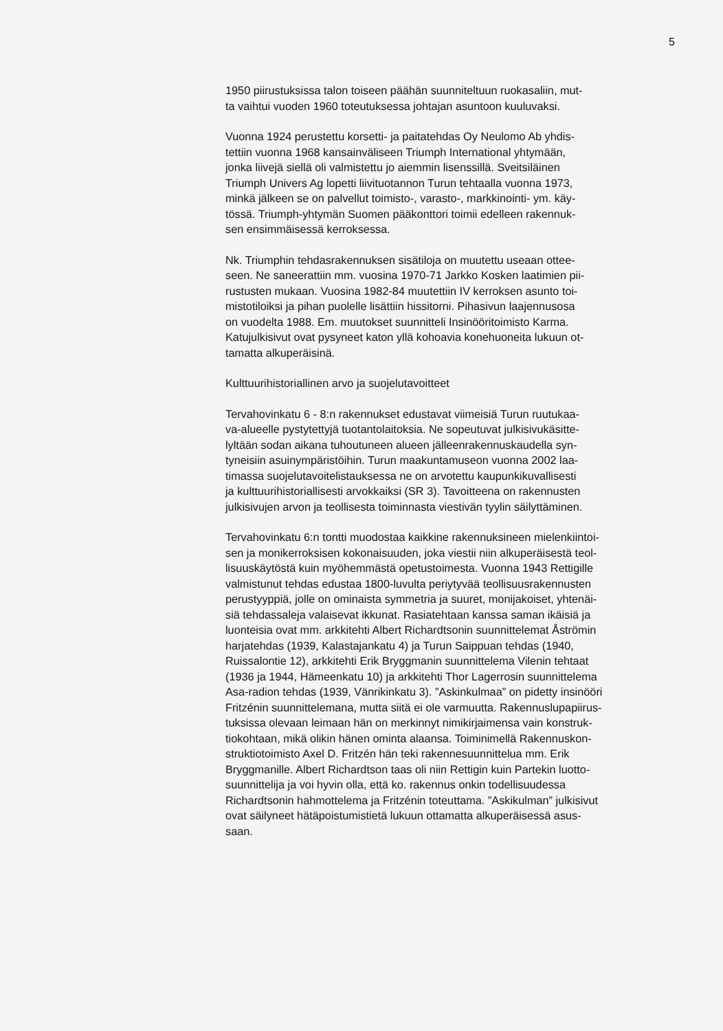5
1950 piirustuksissa talon toiseen päähän suunniteltuun ruokasaliin, mut-
ta vaihtui vuoden 1960 toteutuksessa johtajan asuntoon kuuluvaksi.
Vuonna 1924 perustettu korsetti- ja paitatehdas Oy Neulomo Ab yhdis-
tettiin vuonna 1968 kansainväliseen Triumph International yhtymään,
jonka liivejä siellä oli valmistettu jo aiemmin lisenssillä. Sveitsiläinen
Triumph Univers Ag lopetti liivituotannon Turun tehtaalla vuonna 1973,
minkä jälkeen se on palvellut toimisto-, varasto-, markkinointi- ym. käy-
tössä. Triumph-yhtymän Suomen pääkonttori toimii edelleen rakennuk-
sen ensimmäisessä kerroksessa.
Nk. Triumphin tehdasrakennuksen sisätiloja on muutettu useaan ottee-
seen. Ne saneerattiin mm. vuosina 1970-71 Jarkko Kosken laatimien pii-
rustusten mukaan. Vuosina 1982-84 muutettiin IV kerroksen asunto toi-
mistotiloiksi ja pihan puolelle lisättiin hissitorni. Pihasivun laajennusosa
on vuodelta 1988. Em. muutokset suunnitteli Insinööritoimisto Karma.
Katujulkisivut ovat pysyneet katon yllä kohoavia konehuoneita lukuun ot-
tamatta alkuperäisinä.
Kulttuurihistoriallinen arvo ja suojelutavoitteet
Tervahovinkatu 6 - 8:n rakennukset edustavat viimeisiä Turun ruutukaa-
va-alueelle pystytettyjä tuotantolaitoksia. Ne sopeutuvat julkisivukäsitte-
lyltään sodan aikana tuhoutuneen alueen jälleenrakennuskaudella syn-
tyneisiin asuinympäristöihin. Turun maakuntamuseon vuonna 2002 laa-
timassa suojelutavoitelistauksessa ne on arvotettu kaupunkikuvallisesti
ja kulttuurihistoriallisesti arvokkaiksi (SR 3). Tavoitteena on rakennusten
julkisivujen arvon ja teollisesta toiminnasta viestivän tyylin säilyttäminen.
Tervahovinkatu 6:n tontti muodostaa kaikkine rakennuksineen mielenkiintoi-
sen ja monikerroksisen kokonaisuuden, joka viestii niin alkuperäisestä teol-
lisuuskäytöstä kuin myöhemmästä opetustoimesta. Vuonna 1943 Rettigille
valmistunut tehdas edustaa 1800-luvulta periytyvää teollisuusrakennusten
perustyyppiä, jolle on ominaista symmetria ja suuret, monijakoiset, yhtenäi-
siä tehdassaleja valaisevat ikkunat. Rasiatehtaan kanssa saman ikäisiä ja
luonteisia ovat mm. arkkitehti Albert Richardtsonin suunnittelemat Åströmin
harjatehdas (1939, Kalastajankatu 4) ja Turun Saippuan tehdas (1940,
Ruissalontie 12), arkkitehti Erik Bryggmanin suunnittelema Vilenin tehtaat
(1936 ja 1944, Hämeenkatu 10) ja arkkitehti Thor Lagerrosin suunnittelema
Asa-radion tehdas (1939, Vänrikinkatu 3). ”Askinkulmaa” on pidetty insinööri
Fritzénin suunnittelemana, mutta siitä ei ole varmuutta. Rakennuslupapiirus-
tuksissa olevaan leimaan hän on merkinnyt nimikirjaimensa vain konstruk-
tiokohtaan, mikä olikin hänen ominta alaansa. Toiminimellä Rakennuskon-
struktiotoimisto Axel D. Fritzén hän teki rakennesuunnittelua mm. Erik
Bryggmanille. Albert Richardtson taas oli niin Rettigin kuin Partekin luotto-
suunnittelija ja voi hyvin olla, että ko. rakennus onkin todellisuudessa
Richardtsonin hahmottelema ja Fritzénin toteuttama. ”Askikulman” julkisivut
ovat säilyneet hätäpoistumistietä lukuun ottamatta alkuperäisessä asus-
saan.